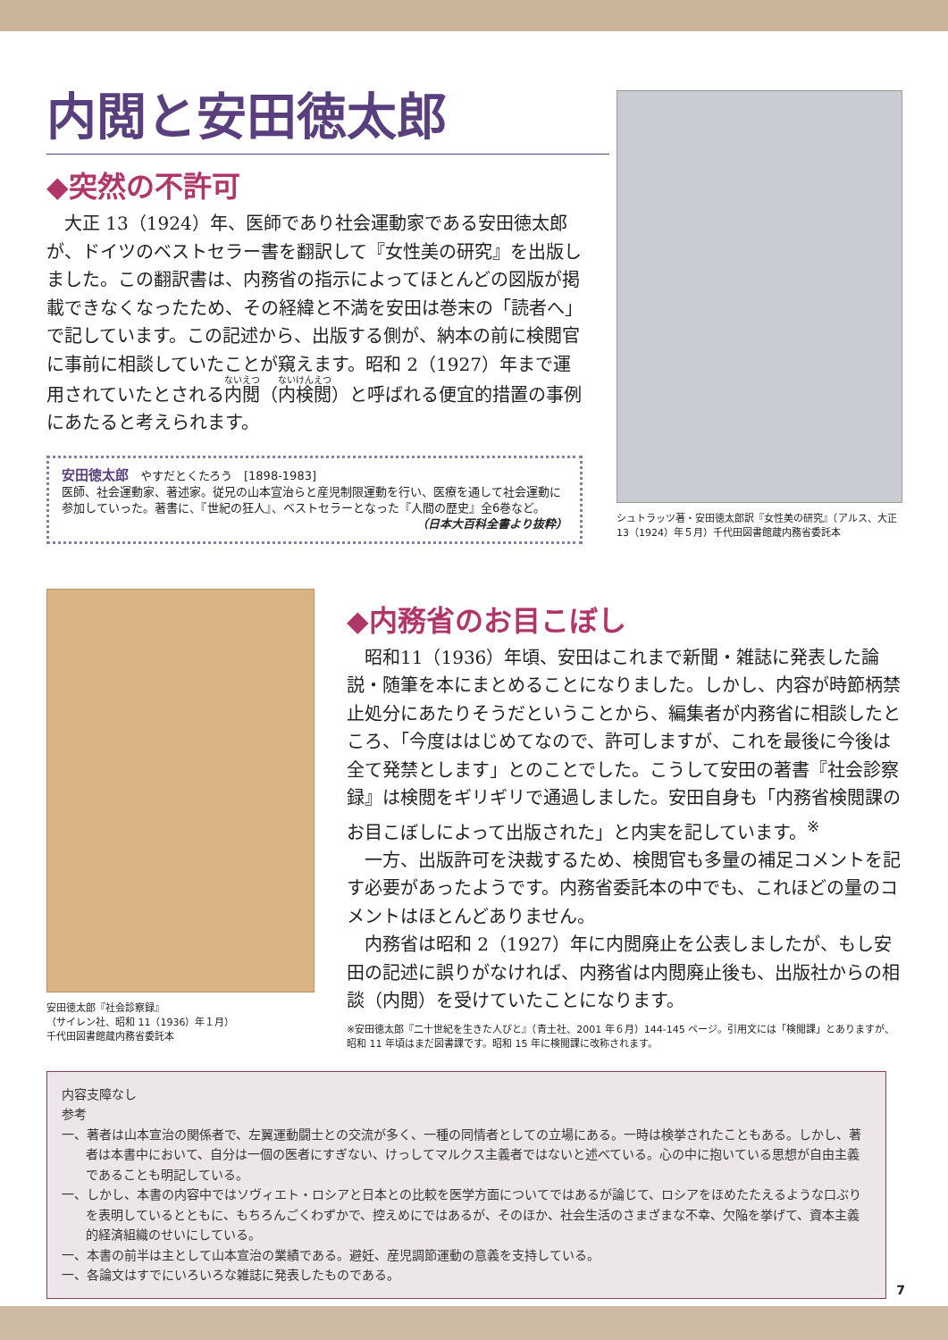内閲と安田徳太郎
◆突然の不許可
大正 13（1924）年、医師であり社会運動家である安田徳太郎が、ドイツのベストセラー書を翻訳して『女性美の研究』を出版しました。この翻訳書は、内務省の指示によってほとんどの図版が掲載できなくなったため、その経緯と不満を安田は巻末の「読者へ」で記しています。この記述から、出版する側が、納本の前に検閲官に事前に相談していたことが窺えます。昭和 2（1927）年まで運用されていたとされる内閲（内検閲）と呼ばれる便宜的措置の事例にあたると考えられます。
安田徳太郎　やすだとくたろう　[1898-1983]
医師、社会運動家、著述家。従兄の山本宣治らと産児制限運動を行い、医療を通して社会運動に参加していった。著書に、『世紀の狂人』、ベストセラーとなった『人間の歴史』全6巻など。
（日本大百科全書より抜粋）
シュトラッツ著・安田徳太郎訳『女性美の研究』（アルス、大正 13（1924）年５月）千代田図書館蔵内務省委託本
安田徳太郎『社会診察録』
（サイレン社、昭和 11（1936）年１月）
千代田図書館蔵内務省委託本
◆内務省のお目こぼし
昭和11（1936）年頃、安田はこれまで新聞・雑誌に発表した論説・随筆を本にまとめることになりました。しかし、内容が時節柄禁止処分にあたりそうだということから、編集者が内務省に相談したところ、「今度ははじめてなので、許可しますが、これを最後に今後は全て発禁とします」とのことでした。こうして安田の著書『社会診察録』は検閲をギリギリで通過しました。安田自身も「内務省検閲課のお目こぼしによって出版された」と内実を記しています。<sup>※</sup>
一方、出版許可を決裁するため、検閲官も多量の補足コメントを記す必要があったようです。内務省委託本の中でも、これほどの量のコメントはほとんどありません。
内務省は昭和 2（1927）年に内閲廃止を公表しましたが、もし安田の記述に誤りがなければ、内務省は内閲廃止後も、出版社からの相談（内閲）を受けていたことになります。
※安田徳太郎『二十世紀を生きた人びと』（青土社、2001 年６月）144-145 ページ。引用文には「検閲課」とありますが、昭和 11 年頃はまだ図書課です。昭和 15 年に検閲課に改称されます。
内容支障なし
参考
一、著者は山本宣治の関係者で、左翼運動闘士との交流が多く、一種の同情者としての立場にある。一時は検挙されたこともある。しかし、著者は本書中において、自分は一個の医者にすぎない、けっしてマルクス主義者ではないと述べている。心の中に抱いている思想が自由主義であることも明記している。
一、しかし、本書の内容中ではソヴィエト・ロシアと日本との比較を医学方面についてではあるが論じて、ロシアをほめたたえるような口ぶりを表明しているとともに、もちろんごくわずかで、控えめにではあるが、そのほか、社会生活のさまざまな不幸、欠陥を挙げて、資本主義的経済組織のせいにしている。
一、本書の前半は主として山本宣治の業績である。避妊、産児調節運動の意義を支持している。
一、各論文はすでにいろいろな雑誌に発表したものである。
7